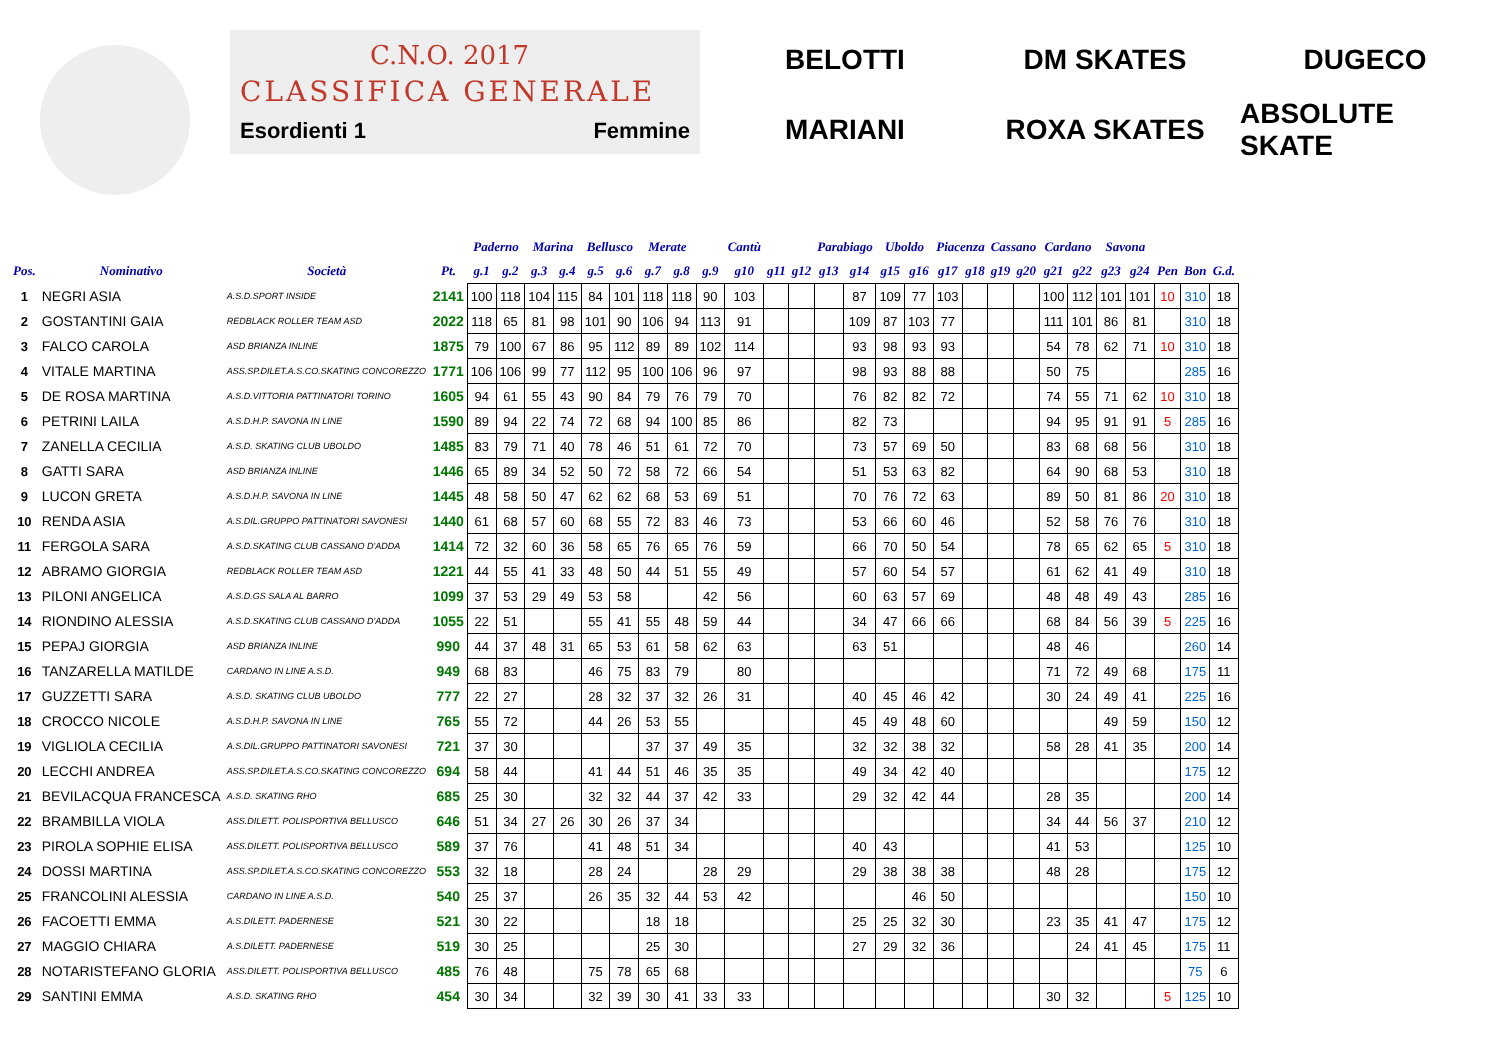C.N.O. 2017
CLASSIFICA GENERALE
Esordienti 1 Femmine
BELOTTI
DM SKATES
DUGECO
MARIANI
ROXA SKATES
ABSOLUTE SKATE
| | | | | Paderno | | Marina | | Bellusco | | Merate | | | Cantù | | | Parabiago | | Uboldo | | Piacenza | | Cassano | | Cardano | | Savona | | | | |
| --- | --- | --- | --- | --- | --- | --- | --- | --- | --- | --- | --- | --- | --- | --- | --- | --- | --- | --- | --- | --- | --- | --- | --- | --- | --- | --- | --- | --- | --- | --- |
| Pos. | Nominativo | Società | Pt. | g.1 | g.2 | g.3 | g.4 | g.5 | g.6 | g.7 | g.8 | g.9 | g10 | g11 | g12 | g13 | g14 | g15 | g16 | g17 | g18 | g19 | g20 | g21 | g22 | g23 | g24 | Pen | Bon | G.d. |
| 1 | NEGRI ASIA | A.S.D.SPORT INSIDE | 2141 | 100 | 118 | 104 | 115 | 84 | 101 | 118 | 118 | 90 | 103 | | | | 87 | 109 | 77 | 103 | | | | 100 | 112 | 101 | 101 | 10 | 310 | 18 |
| 2 | GOSTANTINI GAIA | REDBLACK ROLLER TEAM ASD | 2022 | 118 | 65 | 81 | 98 | 101 | 90 | 106 | 94 | 113 | 91 | | | | 109 | 87 | 103 | 77 | | | | 111 | 101 | 86 | 81 | | 310 | 18 |
| 3 | FALCO CAROLA | ASD BRIANZA INLINE | 1875 | 79 | 100 | 67 | 86 | 95 | 112 | 89 | 89 | 102 | 114 | | | | 93 | 98 | 93 | 93 | | | | 54 | 78 | 62 | 71 | 10 | 310 | 18 |
| 4 | VITALE MARTINA | ASS.SP.DILET.A.S.CO.SKATING CONCOREZZO | 1771 | 106 | 106 | 99 | 77 | 112 | 95 | 100 | 106 | 96 | 97 | | | | 98 | 93 | 88 | 88 | | | | 50 | 75 | | | | 285 | 16 |
| 5 | DE ROSA MARTINA | A.S.D.VITTORIA PATTINATORI TORINO | 1605 | 94 | 61 | 55 | 43 | 90 | 84 | 79 | 76 | 79 | 70 | | | | 76 | 82 | 82 | 72 | | | | 74 | 55 | 71 | 62 | 10 | 310 | 18 |
| 6 | PETRINI LAILA | A.S.D.H.P. SAVONA IN LINE | 1590 | 89 | 94 | 22 | 74 | 72 | 68 | 94 | 100 | 85 | 86 | | | | 82 | 73 | | | | | | 94 | 95 | 91 | 91 | 5 | 285 | 16 |
| 7 | ZANELLA CECILIA | A.S.D. SKATING CLUB UBOLDO | 1485 | 83 | 79 | 71 | 40 | 78 | 46 | 51 | 61 | 72 | 70 | | | | 73 | 57 | 69 | 50 | | | | 83 | 68 | 68 | 56 | | 310 | 18 |
| 8 | GATTI SARA | ASD BRIANZA INLINE | 1446 | 65 | 89 | 34 | 52 | 50 | 72 | 58 | 72 | 66 | 54 | | | | 51 | 53 | 63 | 82 | | | | 64 | 90 | 68 | 53 | | 310 | 18 |
| 9 | LUCON GRETA | A.S.D.H.P. SAVONA IN LINE | 1445 | 48 | 58 | 50 | 47 | 62 | 62 | 68 | 53 | 69 | 51 | | | | 70 | 76 | 72 | 63 | | | | 89 | 50 | 81 | 86 | 20 | 310 | 18 |
| 10 | RENDA ASIA | A.S.DIL.GRUPPO PATTINATORI SAVONESI | 1440 | 61 | 68 | 57 | 60 | 68 | 55 | 72 | 83 | 46 | 73 | | | | 53 | 66 | 60 | 46 | | | | 52 | 58 | 76 | 76 | | 310 | 18 |
| 11 | FERGOLA SARA | A.S.D.SKATING CLUB CASSANO D'ADDA | 1414 | 72 | 32 | 60 | 36 | 58 | 65 | 76 | 65 | 76 | 59 | | | | 66 | 70 | 50 | 54 | | | | 78 | 65 | 62 | 65 | 5 | 310 | 18 |
| 12 | ABRAMO GIORGIA | REDBLACK ROLLER TEAM ASD | 1221 | 44 | 55 | 41 | 33 | 48 | 50 | 44 | 51 | 55 | 49 | | | | 57 | 60 | 54 | 57 | | | | 61 | 62 | 41 | 49 | | 310 | 18 |
| 13 | PILONI ANGELICA | A.S.D.GS SALA AL BARRO | 1099 | 37 | 53 | 29 | 49 | 53 | 58 | | | 42 | 56 | | | | 60 | 63 | 57 | 69 | | | | 48 | 48 | 49 | 43 | | 285 | 16 |
| 14 | RIONDINO ALESSIA | A.S.D.SKATING CLUB CASSANO D'ADDA | 1055 | 22 | 51 | | | 55 | 41 | 55 | 48 | 59 | 44 | | | | 34 | 47 | 66 | 66 | | | | 68 | 84 | 56 | 39 | 5 | 225 | 16 |
| 15 | PEPAJ GIORGIA | ASD BRIANZA INLINE | 990 | 44 | 37 | 48 | 31 | 65 | 53 | 61 | 58 | 62 | 63 | | | | 63 | 51 | | | | | | 48 | 46 | | | | 260 | 14 |
| 16 | TANZARELLA MATILDE | CARDANO IN LINE A.S.D. | 949 | 68 | 83 | | | 46 | 75 | 83 | 79 | | 80 | | | | | | | | | | | 71 | 72 | 49 | 68 | | 175 | 11 |
| 17 | GUZZETTI SARA | A.S.D. SKATING CLUB UBOLDO | 777 | 22 | 27 | | | 28 | 32 | 37 | 32 | 26 | 31 | | | | 40 | 45 | 46 | 42 | | | | 30 | 24 | 49 | 41 | | 225 | 16 |
| 18 | CROCCO NICOLE | A.S.D.H.P. SAVONA IN LINE | 765 | 55 | 72 | | | 44 | 26 | 53 | 55 | | | | | | 45 | 49 | 48 | 60 | | | | | | 49 | 59 | | 150 | 12 |
| 19 | VIGLIOLA CECILIA | A.S.DIL.GRUPPO PATTINATORI SAVONESI | 721 | 37 | 30 | | | | | 37 | 37 | 49 | 35 | | | | 32 | 32 | 38 | 32 | | | | 58 | 28 | 41 | 35 | | 200 | 14 |
| 20 | LECCHI ANDREA | ASS.SP.DILET.A.S.CO.SKATING CONCOREZZO | 694 | 58 | 44 | | | 41 | 44 | 51 | 46 | 35 | 35 | | | | 49 | 34 | 42 | 40 | | | | | | | | | 175 | 12 |
| 21 | BEVILACQUA FRANCESCA | A.S.D. SKATING RHO | 685 | 25 | 30 | | | 32 | 32 | 44 | 37 | 42 | 33 | | | | 29 | 32 | 42 | 44 | | | | 28 | 35 | | | | 200 | 14 |
| 22 | BRAMBILLA VIOLA | ASS.DILETT. POLISPORTIVA BELLUSCO | 646 | 51 | 34 | 27 | 26 | 30 | 26 | 37 | 34 | | | | | | | | | | | | | 34 | 44 | 56 | 37 | | 210 | 12 |
| 23 | PIROLA SOPHIE ELISA | ASS.DILETT. POLISPORTIVA BELLUSCO | 589 | 37 | 76 | | | 41 | 48 | 51 | 34 | | | | | | 40 | 43 | | | | | | 41 | 53 | | | | 125 | 10 |
| 24 | DOSSI MARTINA | ASS.SP.DILET.A.S.CO.SKATING CONCOREZZO | 553 | 32 | 18 | | | 28 | 24 | | | 28 | 29 | | | | 29 | 38 | 38 | 38 | | | | 48 | 28 | | | | 175 | 12 |
| 25 | FRANCOLINI ALESSIA | CARDANO IN LINE A.S.D. | 540 | 25 | 37 | | | 26 | 35 | 32 | 44 | 53 | 42 | | | | | | 46 | 50 | | | | | | | | | 150 | 10 |
| 26 | FACOETTI EMMA | A.S.DILETT. PADERNESE | 521 | 30 | 22 | | | | | 18 | 18 | | | | | | 25 | 25 | 32 | 30 | | | | 23 | 35 | 41 | 47 | | 175 | 12 |
| 27 | MAGGIO CHIARA | A.S.DILETT. PADERNESE | 519 | 30 | 25 | | | | | 25 | 30 | | | | | | 27 | 29 | 32 | 36 | | | | | 24 | 41 | 45 | | 175 | 11 |
| 28 | NOTARISTEFANO GLORIA | ASS.DILETT. POLISPORTIVA BELLUSCO | 485 | 76 | 48 | | | 75 | 78 | 65 | 68 | | | | | | | | | | | | | | | | | | 75 | 6 |
| 29 | SANTINI EMMA | A.S.D. SKATING RHO | 454 | 30 | 34 | | | 32 | 39 | 30 | 41 | 33 | 33 | | | | | | | | | | | 30 | 32 | | | 5 | 125 | 10 |